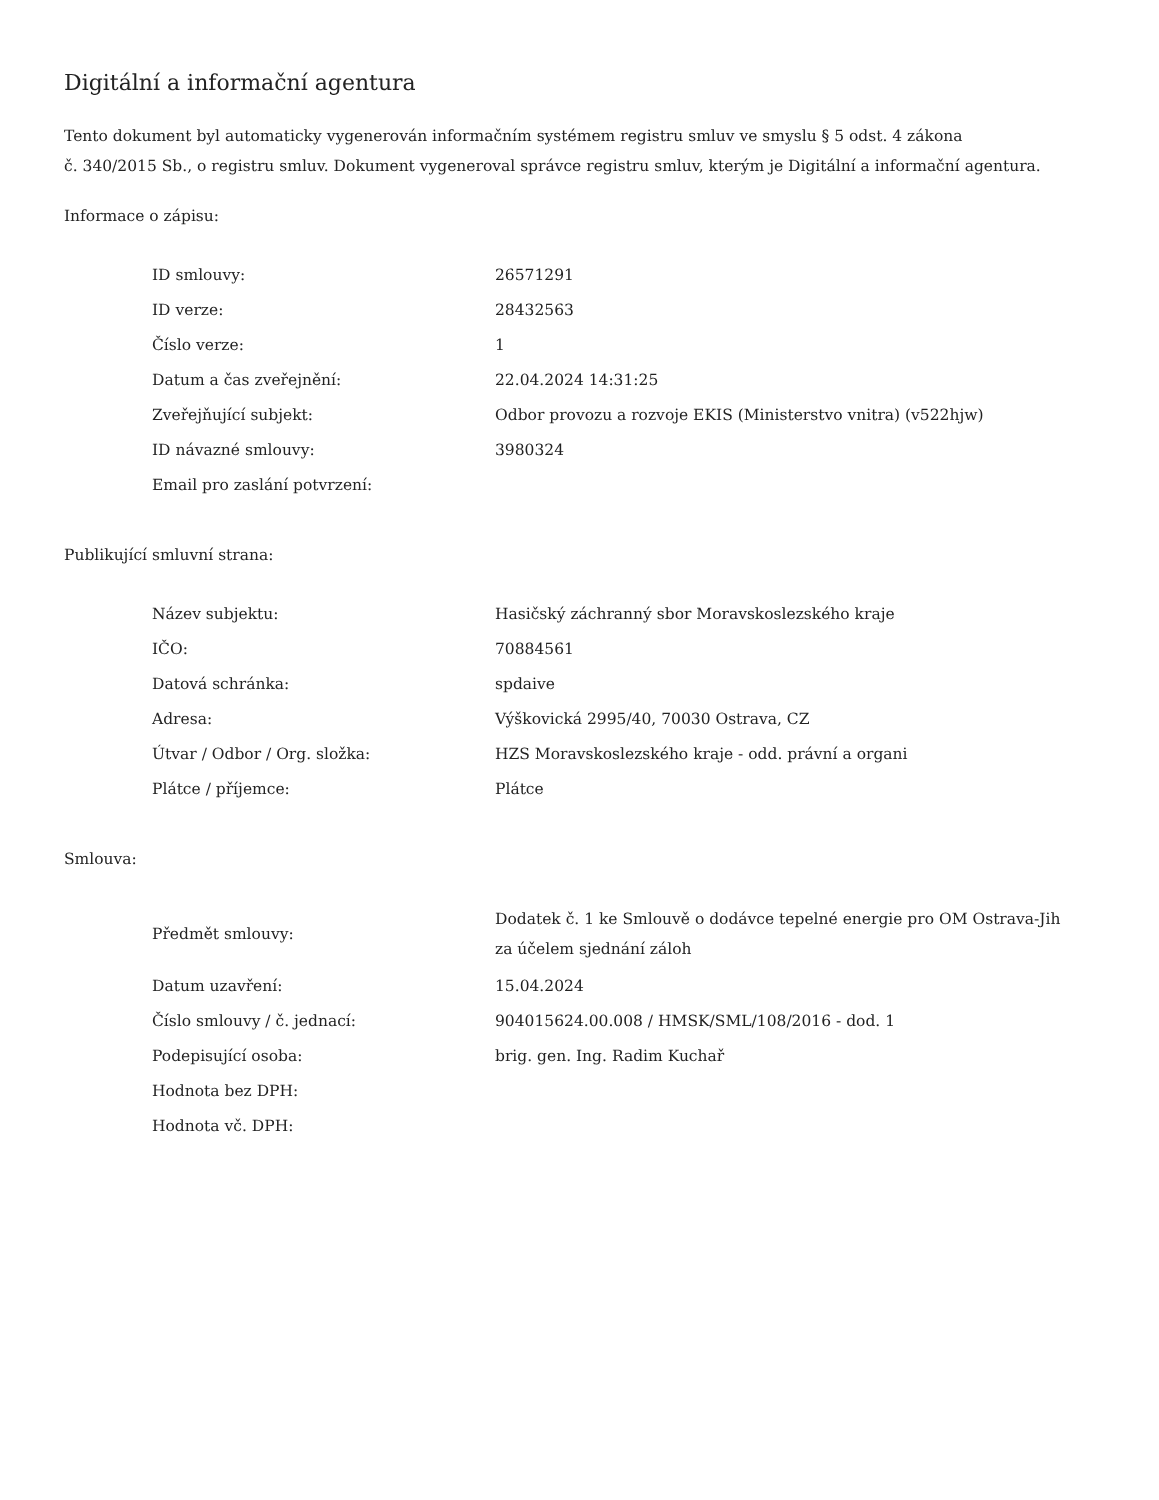Digitální a informační agentura
Tento dokument byl automaticky vygenerován informačním systémem registru smluv ve smyslu § 5 odst. 4 zákona
č. 340/2015 Sb., o registru smluv. Dokument vygeneroval správce registru smluv, kterým je Digitální a informační agentura.
Informace o zápisu:
| ID smlouvy: | 26571291 |
| ID verze: | 28432563 |
| Číslo verze: | 1 |
| Datum a čas zveřejnění: | 22.04.2024 14:31:25 |
| Zveřejňující subjekt: | Odbor provozu a rozvoje EKIS (Ministerstvo vnitra) (v522hjw) |
| ID návazné smlouvy: | 3980324 |
| Email pro zaslání potvrzení: | |
Publikující smluvní strana:
| Název subjektu: | Hasičský záchranný sbor Moravskoslezského kraje |
| IČO: | 70884561 |
| Datová schránka: | spdaive |
| Adresa: | Výškovická 2995/40, 70030 Ostrava, CZ |
| Útvar / Odbor / Org. složka: | HZS Moravskoslezského kraje - odd. právní a organi |
| Plátce / příjemce: | Plátce |
Smlouva:
| Předmět smlouvy: | Dodatek č. 1 ke Smlouvě o dodávce tepelné energie pro OM Ostrava-Jih za účelem sjednání záloh |
| Datum uzavření: | 15.04.2024 |
| Číslo smlouvy / č. jednací: | 904015624.00.008 / HMSK/SML/108/2016 - dod. 1 |
| Podepisující osoba: | brig. gen. Ing. Radim Kuchař |
| Hodnota bez DPH: | |
| Hodnota vč. DPH: | |